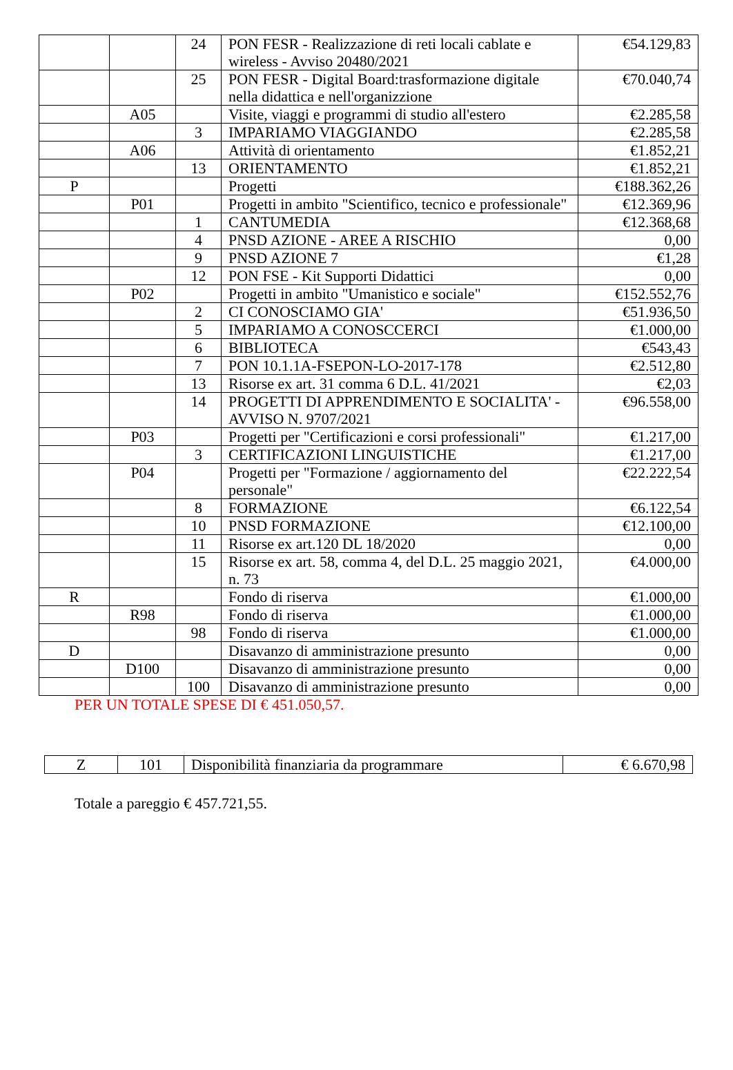| | | 24 | PON FESR - Realizzazione di reti locali cablate e wireless - Avviso 20480/2021 | €54.129,83 |
| | | 25 | PON FESR - Digital Board:trasformazione digitale nella didattica e nell'organizzione | €70.040,74 |
| | A05 | | Visite, viaggi e programmi di studio all'estero | €2.285,58 |
| | | 3 | IMPARIAMO VIAGGIANDO | €2.285,58 |
| | A06 | | Attività di orientamento | €1.852,21 |
| | | 13 | ORIENTAMENTO | €1.852,21 |
| P | | | Progetti | €188.362,26 |
| | P01 | | Progetti in ambito "Scientifico, tecnico e professionale" | €12.369,96 |
| | | 1 | CANTUMEDIA | €12.368,68 |
| | | 4 | PNSD AZIONE - AREE A RISCHIO | 0,00 |
| | | 9 | PNSD AZIONE 7 | €1,28 |
| | | 12 | PON FSE - Kit Supporti Didattici | 0,00 |
| | P02 | | Progetti in ambito "Umanistico e sociale" | €152.552,76 |
| | | 2 | CI CONOSCIAMO GIA' | €51.936,50 |
| | | 5 | IMPARIAMO A CONOSCCERCI | €1.000,00 |
| | | 6 | BIBLIOTECA | €543,43 |
| | | 7 | PON 10.1.1A-FSEPON-LO-2017-178 | €2.512,80 |
| | | 13 | Risorse ex art. 31 comma 6 D.L. 41/2021 | €2,03 |
| | | 14 | PROGETTI DI APPRENDIMENTO E SOCIALITA' - AVVISO N. 9707/2021 | €96.558,00 |
| | P03 | | Progetti per "Certificazioni e corsi professionali" | €1.217,00 |
| | | 3 | CERTIFICAZIONI LINGUISTICHE | €1.217,00 |
| | P04 | | Progetti per "Formazione / aggiornamento del personale" | €22.222,54 |
| | | 8 | FORMAZIONE | €6.122,54 |
| | | 10 | PNSD FORMAZIONE | €12.100,00 |
| | | 11 | Risorse ex art.120 DL 18/2020 | 0,00 |
| | | 15 | Risorse ex art. 58, comma 4, del D.L. 25 maggio 2021, n. 73 | €4.000,00 |
| R | | | Fondo di riserva | €1.000,00 |
| | R98 | | Fondo di riserva | €1.000,00 |
| | | 98 | Fondo di riserva | €1.000,00 |
| D | | | Disavanzo di amministrazione presunto | 0,00 |
| | D100 | | Disavanzo di amministrazione presunto | 0,00 |
| | | 100 | Disavanzo di amministrazione presunto | 0,00 |
PER UN TOTALE SPESE DI € 451.050,57.
| Z | 101 | Disponibilità finanziaria da programmare | € 6.670,98 |
Totale a pareggio € 457.721,55.